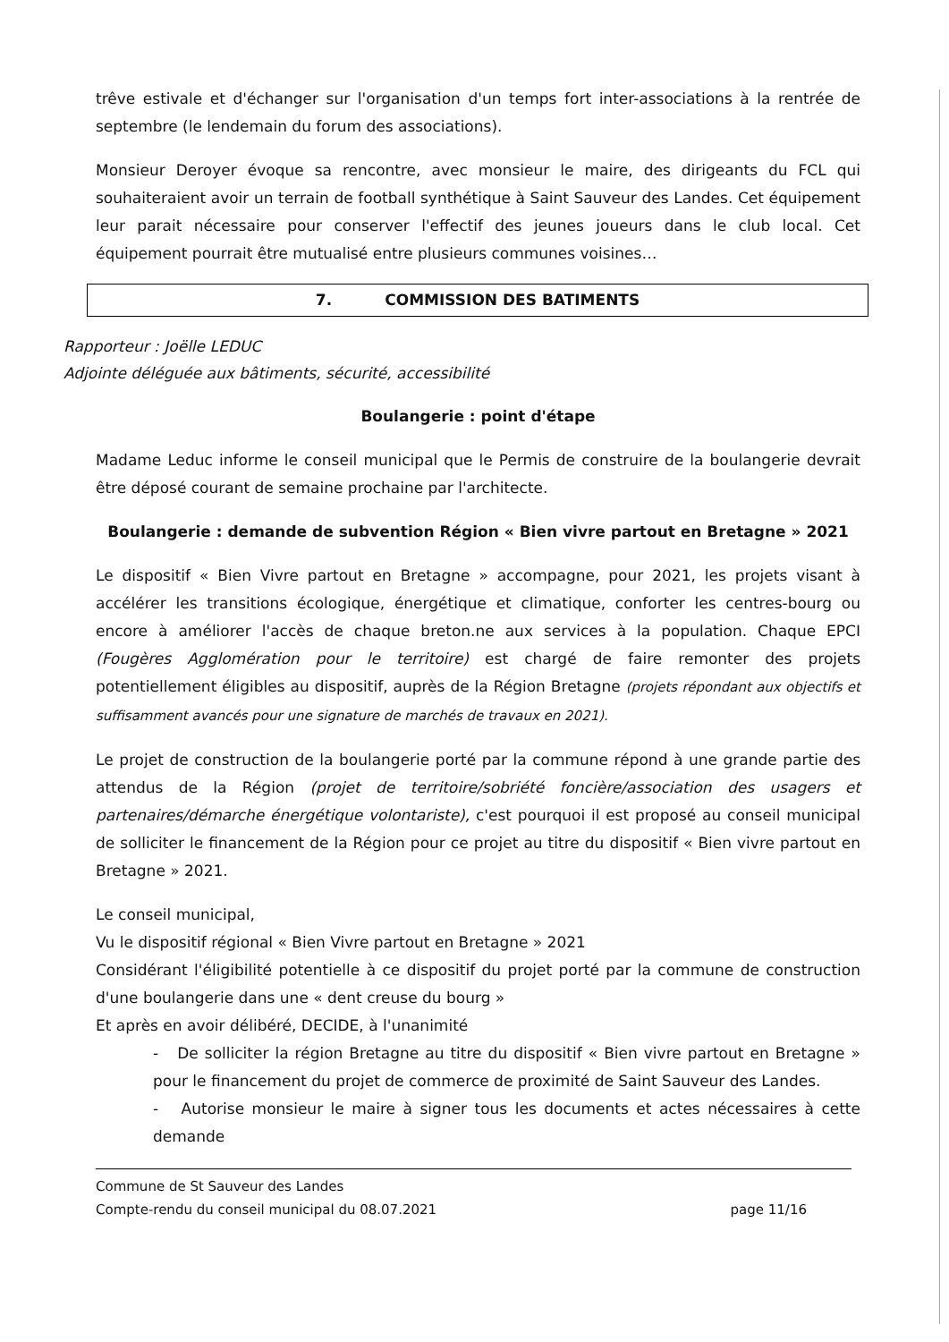trêve estivale et d'échanger sur l'organisation d'un temps fort inter-associations à la rentrée de septembre (le lendemain du forum des associations).
Monsieur Deroyer évoque sa rencontre, avec monsieur le maire, des dirigeants du FCL qui souhaiteraient avoir un terrain de football synthétique à Saint Sauveur des Landes. Cet équipement leur parait nécessaire pour conserver l'effectif des jeunes joueurs dans le club local. Cet équipement pourrait être mutualisé entre plusieurs communes voisines…
7. COMMISSION DES BATIMENTS
Rapporteur : Joëlle LEDUC
Adjointe déléguée aux bâtiments, sécurité, accessibilité
Boulangerie : point d'étape
Madame Leduc informe le conseil municipal que le Permis de construire de la boulangerie devrait être déposé courant de semaine prochaine par l'architecte.
Boulangerie : demande de subvention Région « Bien vivre partout en Bretagne » 2021
Le dispositif « Bien Vivre partout en Bretagne » accompagne, pour 2021, les projets visant à accélérer les transitions écologique, énergétique et climatique, conforter les centres-bourg ou encore à améliorer l'accès de chaque breton.ne aux services à la population. Chaque EPCI (Fougères Agglomération pour le territoire) est chargé de faire remonter des projets potentiellement éligibles au dispositif, auprès de la Région Bretagne (projets répondant aux objectifs et suffisamment avancés pour une signature de marchés de travaux en 2021).
Le projet de construction de la boulangerie porté par la commune répond à une grande partie des attendus de la Région (projet de territoire/sobriété foncière/association des usagers et partenaires/démarche énergétique volontariste), c'est pourquoi il est proposé au conseil municipal de solliciter le financement de la Région pour ce projet au titre du dispositif « Bien vivre partout en Bretagne » 2021.
Le conseil municipal,
Vu le dispositif régional « Bien Vivre partout en Bretagne » 2021
Considérant l'éligibilité potentielle à ce dispositif du projet porté par la commune de construction d'une boulangerie dans une « dent creuse du bourg »
Et après en avoir délibéré, DECIDE, à l'unanimité
- De solliciter la région Bretagne au titre du dispositif « Bien vivre partout en Bretagne » pour le financement du projet de commerce de proximité de Saint Sauveur des Landes.
- Autorise monsieur le maire à signer tous les documents et actes nécessaires à cette demande
Commune de St Sauveur des Landes
Compte-rendu du conseil municipal du 08.07.2021 page 11/16